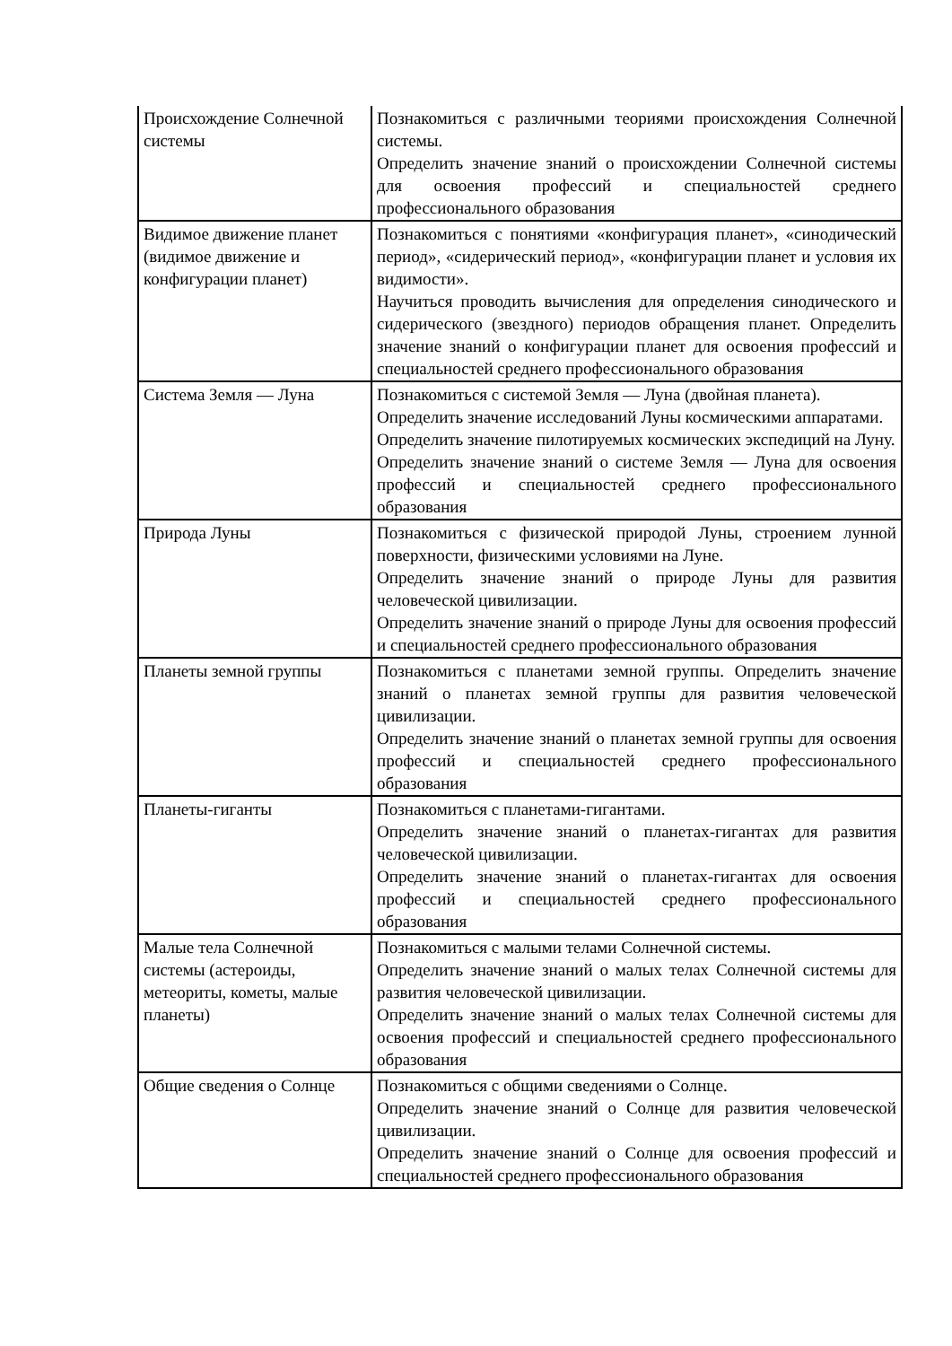| Происхождение Солнечной системы | Познакомиться с различными теориями происхождения Солнечной системы. Определить значение знаний о происхождении Солнечной системы для освоения профессий и специальностей среднего профессионального образования |
| Видимое движение планет (видимое движение и конфигурации планет) | Познакомиться с понятиями «конфигурация планет», «синодический период», «сидерический период», «конфигурации планет и условия их видимости». Научиться проводить вычисления для определения синодического и сидерического (звездного) периодов обращения планет. Определить значение знаний о конфигурации планет для освоения профессий и специальностей среднего профессионального образования |
| Система Земля — Луна | Познакомиться с системой Земля — Луна (двойная планета). Определить значение исследований Луны космическими аппаратами. Определить значение пилотируемых космических экспедиций на Луну. Определить значение знаний о системе Земля — Луна для освоения профессий и специальностей среднего профессионального образования |
| Природа Луны | Познакомиться с физической природой Луны, строением лунной поверхности, физическими условиями на Луне. Определить значение знаний о природе Луны для развития человеческой цивилизации. Определить значение знаний о природе Луны для освоения профессий и специальностей среднего профессионального образования |
| Планеты земной группы | Познакомиться с планетами земной группы. Определить значение знаний о планетах земной группы для развития человеческой цивилизации. Определить значение знаний о планетах земной группы для освоения профессий и специальностей среднего профессионального образования |
| Планеты-гиганты | Познакомиться с планетами-гигантами. Определить значение знаний о планетах-гигантах для развития человеческой цивилизации. Определить значение знаний о планетах-гигантах для освоения профессий и специальностей среднего профессионального образования |
| Малые тела Солнечной системы (астероиды, метеориты, кометы, малые планеты) | Познакомиться с малыми телами Солнечной системы. Определить значение знаний о малых телах Солнечной системы для развития человеческой цивилизации. Определить значение знаний о малых телах Солнечной системы для освоения профессий и специальностей среднего профессионального образования |
| Общие сведения о Солнце | Познакомиться с общими сведениями о Солнце. Определить значение знаний о Солнце для развития человеческой цивилизации. Определить значение знаний о Солнце для освоения профессий и специальностей среднего профессионального образования |